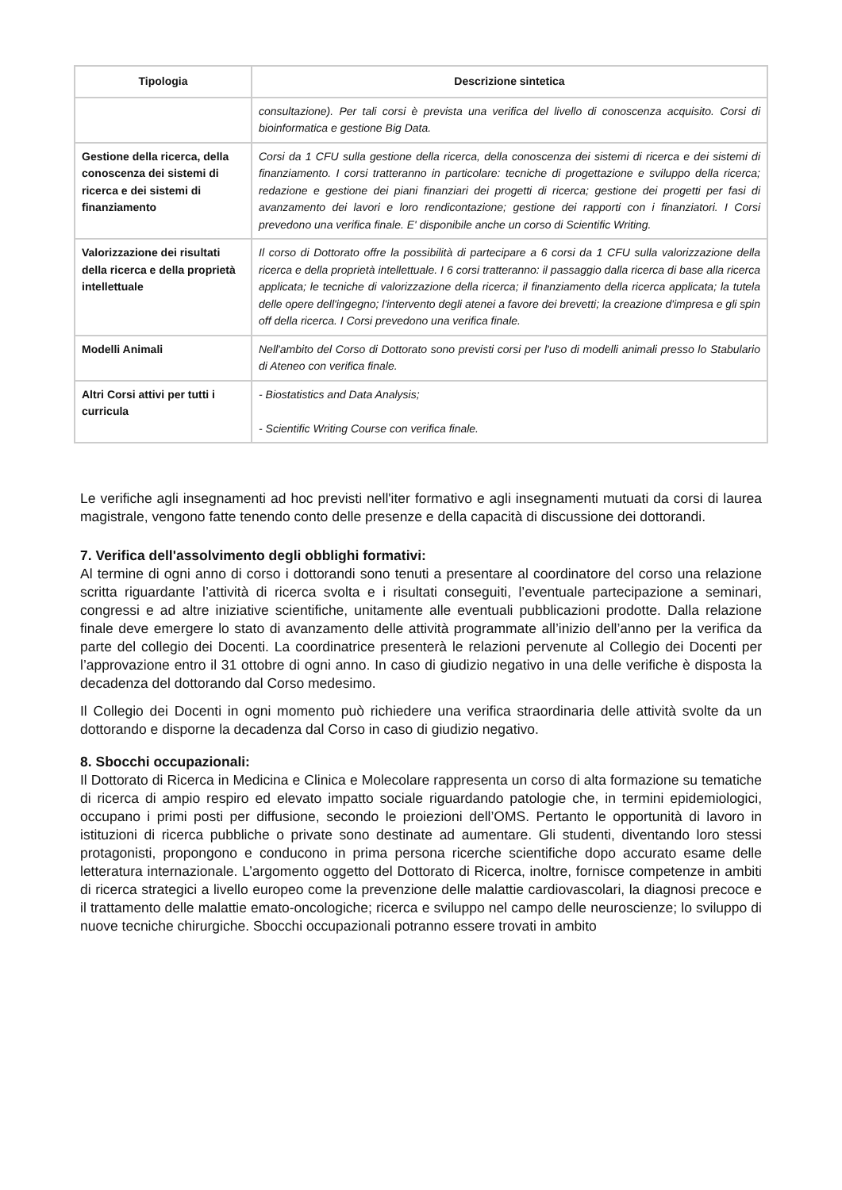| Tipologia | Descrizione sintetica |
| --- | --- |
| | consultazione). Per tali corsi è prevista una verifica del livello di conoscenza acquisito. Corsi di bioinformatica e gestione Big Data. |
| Gestione della ricerca, della conoscenza dei sistemi di ricerca e dei sistemi di finanziamento | Corsi da 1 CFU sulla gestione della ricerca, della conoscenza dei sistemi di ricerca e dei sistemi di finanziamento. I corsi tratteranno in particolare: tecniche di progettazione e sviluppo della ricerca; redazione e gestione dei piani finanziari dei progetti di ricerca; gestione dei progetti per fasi di avanzamento dei lavori e loro rendicontazione; gestione dei rapporti con i finanziatori. I Corsi prevedono una verifica finale. E' disponibile anche un corso di Scientific Writing. |
| Valorizzazione dei risultati della ricerca e della proprietà intellettuale | Il corso di Dottorato offre la possibilità di partecipare a 6 corsi da 1 CFU sulla valorizzazione della ricerca e della proprietà intellettuale. I 6 corsi tratteranno: il passaggio dalla ricerca di base alla ricerca applicata; le tecniche di valorizzazione della ricerca; il finanziamento della ricerca applicata; la tutela delle opere dell'ingegno; l'intervento degli atenei a favore dei brevetti; la creazione d'impresa e gli spin off della ricerca. I Corsi prevedono una verifica finale. |
| Modelli Animali | Nell'ambito del Corso di Dottorato sono previsti corsi per l'uso di modelli animali presso lo Stabulario di Ateneo con verifica finale. |
| Altri Corsi attivi per tutti i curricula | - Biostatistics and Data Analysis; - Scientific Writing Course con verifica finale. |
Le verifiche agli insegnamenti ad hoc previsti nell'iter formativo e agli insegnamenti mutuati da corsi di laurea magistrale, vengono fatte tenendo conto delle presenze e della capacità di discussione dei dottorandi.
7. Verifica dell'assolvimento degli obblighi formativi:
Al termine di ogni anno di corso i dottorandi sono tenuti a presentare al coordinatore del corso una relazione scritta riguardante l’attività di ricerca svolta e i risultati conseguiti, l’eventuale partecipazione a seminari, congressi e ad altre iniziative scientifiche, unitamente alle eventuali pubblicazioni prodotte. Dalla relazione finale deve emergere lo stato di avanzamento delle attività programmate all’inizio dell’anno per la verifica da parte del collegio dei Docenti. La coordinatrice presenterà le relazioni pervenute al Collegio dei Docenti per l’approvazione entro il 31 ottobre di ogni anno. In caso di giudizio negativo in una delle verifiche è disposta la decadenza del dottorando dal Corso medesimo.
Il Collegio dei Docenti in ogni momento può richiedere una verifica straordinaria delle attività svolte da un dottorando e disporne la decadenza dal Corso in caso di giudizio negativo.
8. Sbocchi occupazionali:
Il Dottorato di Ricerca in Medicina e Clinica e Molecolare rappresenta un corso di alta formazione su tematiche di ricerca di ampio respiro ed elevato impatto sociale riguardando patologie che, in termini epidemiologici, occupano i primi posti per diffusione, secondo le proiezioni dell’OMS. Pertanto le opportunità di lavoro in istituzioni di ricerca pubbliche o private sono destinate ad aumentare. Gli studenti, diventando loro stessi protagonisti, propongono e conducono in prima persona ricerche scientifiche dopo accurato esame delle letteratura internazionale. L’argomento oggetto del Dottorato di Ricerca, inoltre, fornisce competenze in ambiti di ricerca strategici a livello europeo come la prevenzione delle malattie cardiovascolari, la diagnosi precoce e il trattamento delle malattie emato-oncologiche; ricerca e sviluppo nel campo delle neuroscienze; lo sviluppo di nuove tecniche chirurgiche. Sbocchi occupazionali potranno essere trovati in ambito